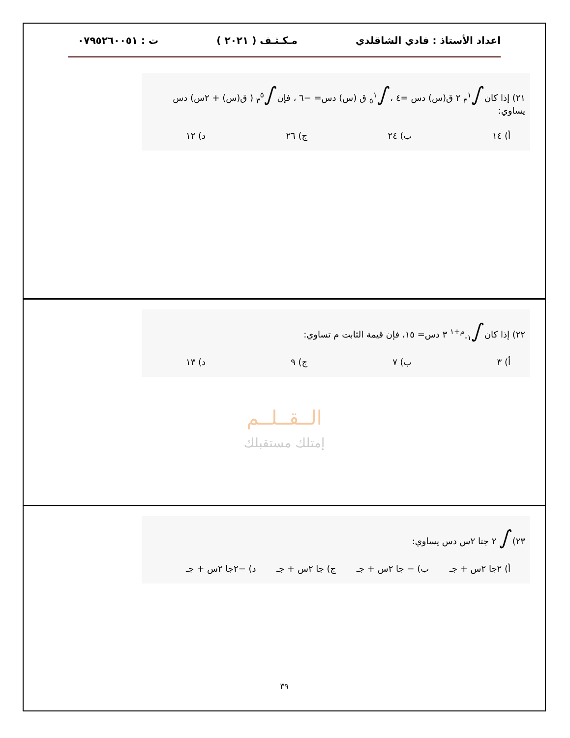اعداد الأستاذ : فادي الشاقلدي مـكـثـف ( ٢٠٢١ ) ت : ٠٧٩٥٢٦٠٠٥١
٢١) إذا كان ∫<sub>٣</sub><sup>١</sup> ٢ ق(س) دس =٤ ، ∫<sub>٥</sub><sup>١</sup> ق (س) دس= −٦ ، فإن ∫<sub>٣</sub><sup>٥</sup> ( ق(س) + ٢س) دس يساوي:
أ) ١٤ ب) ٢٤ ج) ٢٦ د) ١٢
٢٢) إذا كان ∫<sub>١-</sub><sup>م+١</sup> ٣ دس= ١٥، فإن قيمة الثابت م تساوي:
أ) ٣ ب) ٧ ج) ٩ د) ١٣
الــقــلــم
إمتلك مستقبلك
٢٣) ∫ ٢ جتا ٢س دس يساوي:
أ) ٢جا ٢س + جـ ب) − جا ٢س + جـ ج) جا ٢س + جـ د) −٢جا ٢س + جـ
٣٩